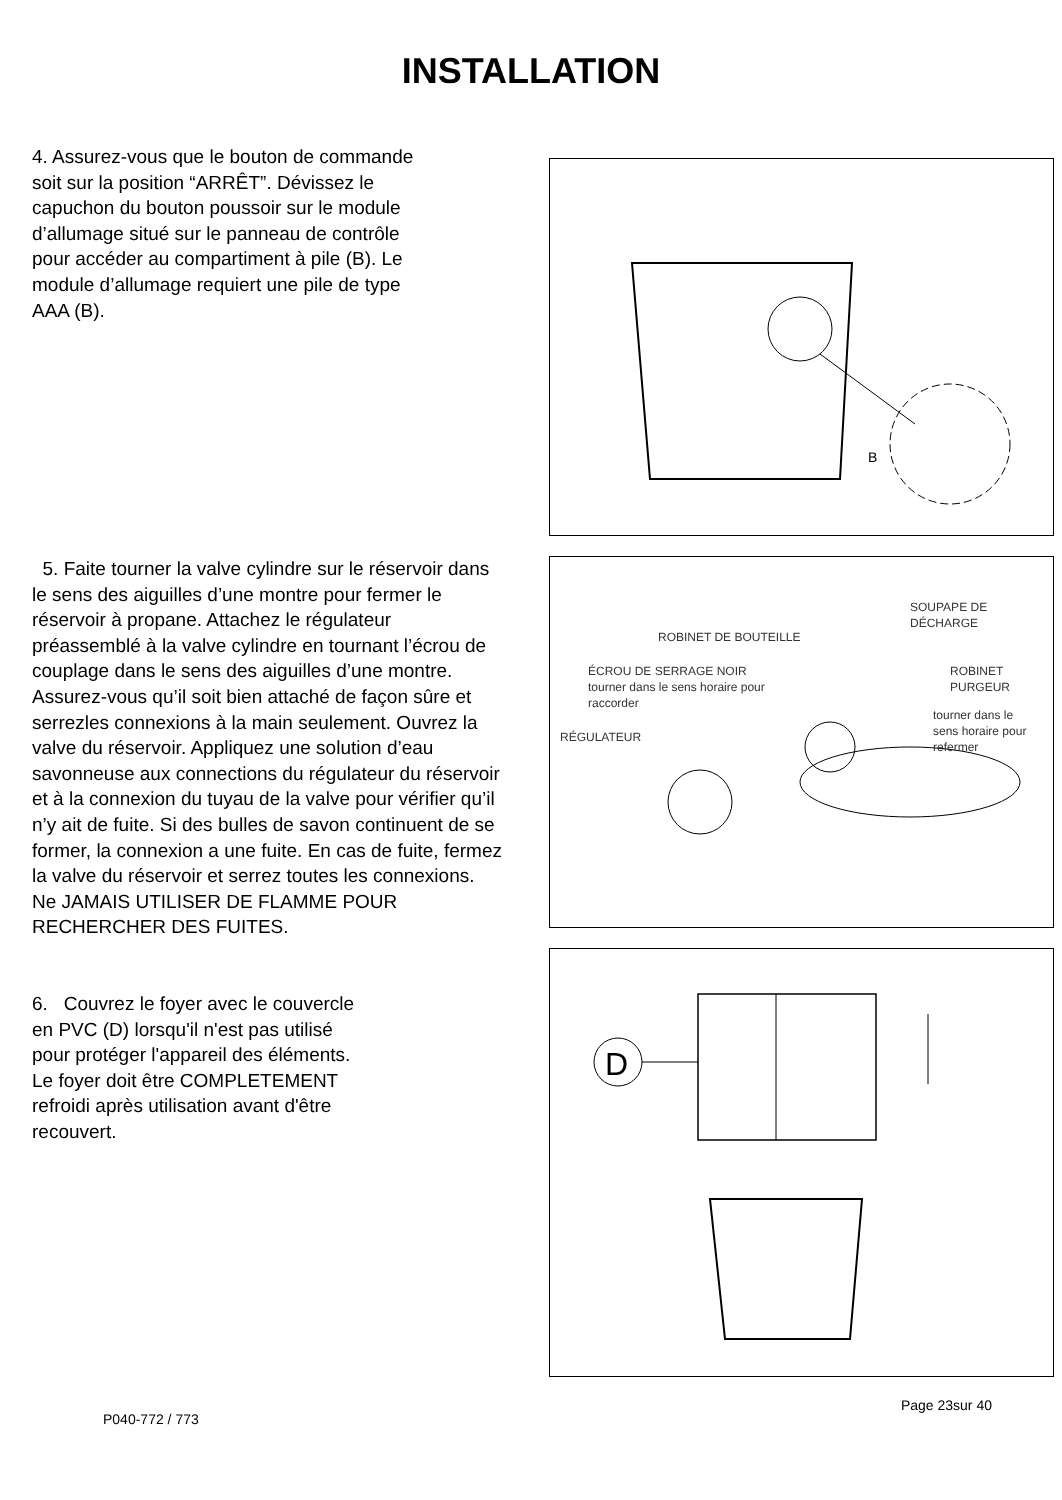INSTALLATION
4. Assurez-vous que le bouton de commande soit sur la position “ARRÊT”. Dévissez le capuchon du bouton poussoir sur le module d’allumage situé sur le panneau de contrôle pour accéder au compartiment à pile (B). Le module d’allumage requiert une pile de type AAA (B).
B
5. Faite tourner la valve cylindre sur le réservoir dans le sens des aiguilles d’une montre pour fermer le réservoir à propane. Attachez le régulateur préassemblé à la valve cylindre en tournant l’écrou de couplage dans le sens des aiguilles d’une montre. Assurez-vous qu’il soit bien attaché de façon sûre et serrezles connexions à la main seulement. Ouvrez la valve du réservoir. Appliquez une solution d’eau savonneuse aux connections du régulateur du réservoir et à la connexion du tuyau de la valve pour vérifier qu’il n’y ait de fuite. Si des bulles de savon continuent de se former, la connexion a une fuite. En cas de fuite, fermez la valve du réservoir et serrez toutes les connexions. Ne JAMAIS UTILISER DE FLAMME POUR RECHERCHER DES FUITES.
6. Couvrez le foyer avec le couvercle
en PVC (D) lorsqu'il n'est pas utilisé
pour protéger l'appareil des éléments.
Le foyer doit être COMPLETEMENT
refroidi après utilisation avant d'être
recouvert.
SOUPAPE DE
DÉCHARGE
ROBINET DE BOUTEILLE
ÉCROU DE SERRAGE NOIR
tourner dans le sens horaire pour
raccorder
ROBINET
PURGEUR
tourner dans le
sens horaire pour
refermer RÉGULATEUR
D
P040-772 / 773 Page 23sur 40